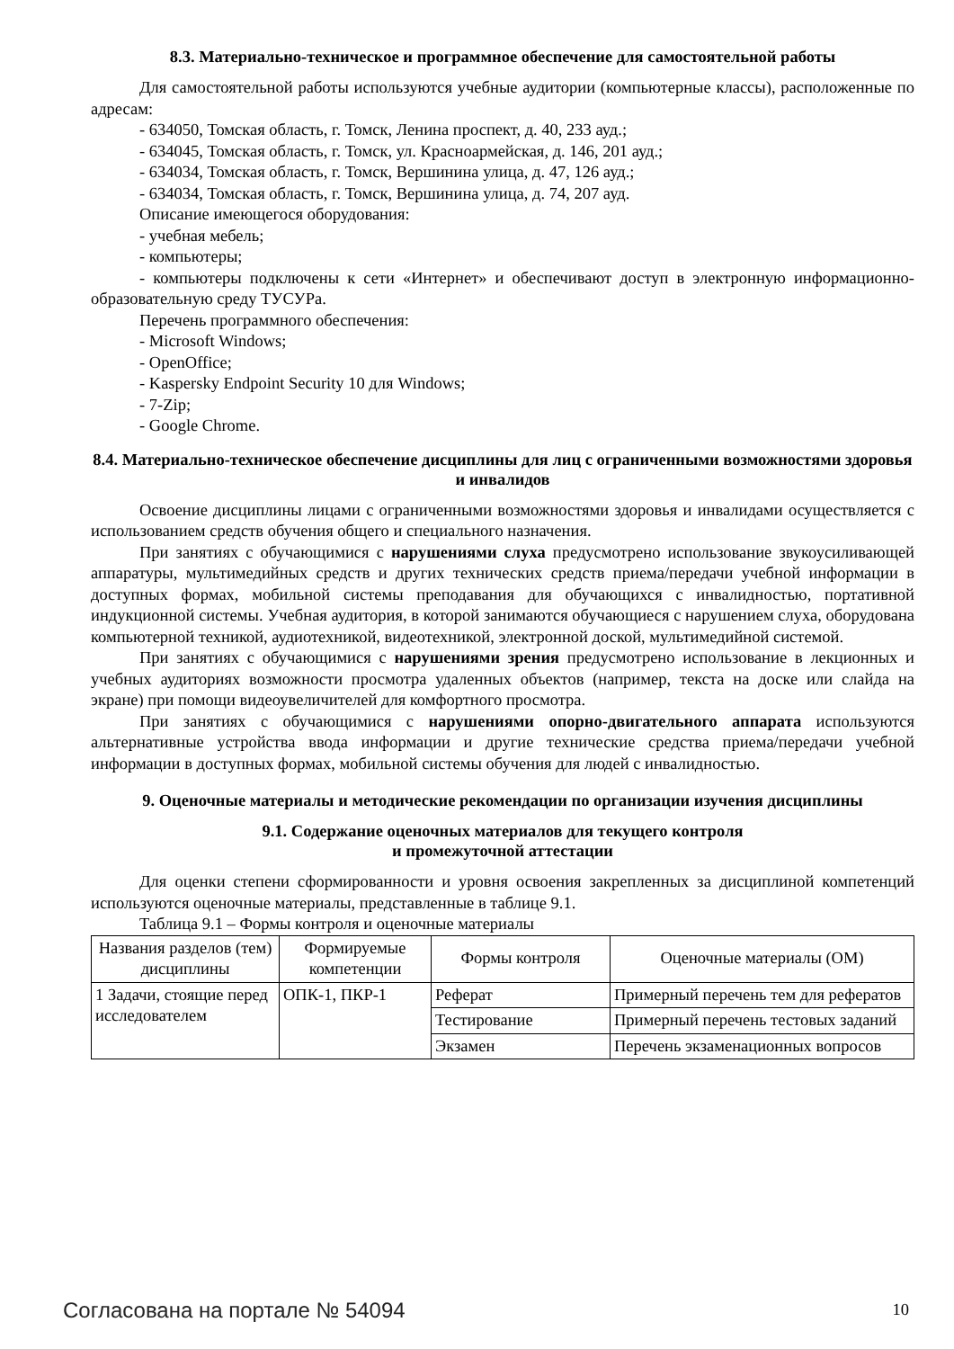8.3. Материально-техническое и программное обеспечение для самостоятельной работы
Для самостоятельной работы используются учебные аудитории (компьютерные классы), расположенные по адресам:
- 634050, Томская область, г. Томск, Ленина проспект, д. 40, 233 ауд.;
- 634045, Томская область, г. Томск, ул. Красноармейская, д. 146, 201 ауд.;
- 634034, Томская область, г. Томск, Вершинина улица, д. 47, 126 ауд.;
- 634034, Томская область, г. Томск, Вершинина улица, д. 74, 207 ауд.
Описание имеющегося оборудования:
- учебная мебель;
- компьютеры;
- компьютеры подключены к сети «Интернет» и обеспечивают доступ в электронную информационно-образовательную среду ТУСУРа.
Перечень программного обеспечения:
- Microsoft Windows;
- OpenOffice;
- Kaspersky Endpoint Security 10 для Windows;
- 7-Zip;
- Google Chrome.
8.4. Материально-техническое обеспечение дисциплины для лиц с ограниченными возможностями здоровья и инвалидов
Освоение дисциплины лицами с ограниченными возможностями здоровья и инвалидами осуществляется с использованием средств обучения общего и специального назначения.
При занятиях с обучающимися с нарушениями слуха предусмотрено использование звукоусиливающей аппаратуры, мультимедийных средств и других технических средств приема/передачи учебной информации в доступных формах, мобильной системы преподавания для обучающихся с инвалидностью, портативной индукционной системы. Учебная аудитория, в которой занимаются обучающиеся с нарушением слуха, оборудована компьютерной техникой, аудиотехникой, видеотехникой, электронной доской, мультимедийной системой.
При занятиях с обучающимися с нарушениями зрения предусмотрено использование в лекционных и учебных аудиториях возможности просмотра удаленных объектов (например, текста на доске или слайда на экране) при помощи видеоувеличителей для комфортного просмотра.
При занятиях с обучающимися с нарушениями опорно-двигательного аппарата используются альтернативные устройства ввода информации и другие технические средства приема/передачи учебной информации в доступных формах, мобильной системы обучения для людей с инвалидностью.
9. Оценочные материалы и методические рекомендации по организации изучения дисциплины
9.1. Содержание оценочных материалов для текущего контроля
и промежуточной аттестации
Для оценки степени сформированности и уровня освоения закрепленных за дисциплиной компетенций используются оценочные материалы, представленные в таблице 9.1.
Таблица 9.1 – Формы контроля и оценочные материалы
| Названия разделов (тем) дисциплины | Формируемые компетенции | Формы контроля | Оценочные материалы (ОМ) |
| --- | --- | --- | --- |
| 1 Задачи, стоящие перед исследователем | ОПК-1, ПКР-1 | Реферат | Примерный перечень тем для рефератов |
| | | Тестирование | Примерный перечень тестовых заданий |
| | | Экзамен | Перечень экзаменационных вопросов |
Согласована на портале № 54094 10